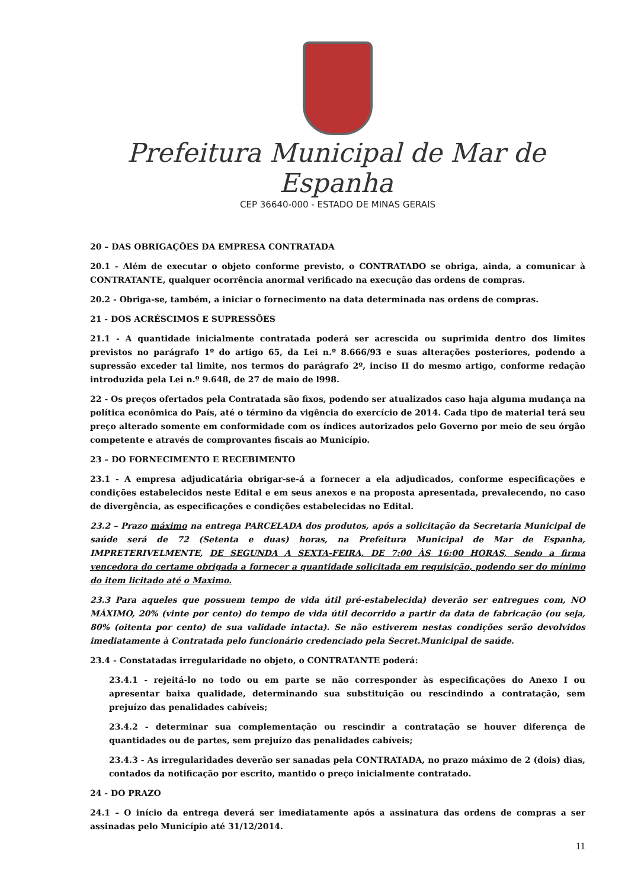Prefeitura Municipal de Mar de Espanha
CEP 36640-000 - ESTADO DE MINAS GERAIS
20 – DAS OBRIGAÇÕES DA EMPRESA CONTRATADA
20.1 - Além de executar o objeto conforme previsto, o CONTRATADO se obriga, ainda, a comunicar à CONTRATANTE, qualquer ocorrência anormal verificado na execução das ordens de compras.
20.2 - Obriga-se, também, a iniciar o fornecimento na data determinada nas ordens de compras.
21 - DOS ACRÉSCIMOS E SUPRESSÕES
21.1 - A quantidade inicialmente contratada poderá ser acrescida ou suprimida dentro dos limites previstos no parágrafo 1º do artigo 65, da Lei n.º 8.666/93 e suas alterações posteriores, podendo a supressão exceder tal limite, nos termos do parágrafo 2º, inciso II do mesmo artigo, conforme redação introduzida pela Lei n.º 9.648, de 27 de maio de l998.
22 - Os preços ofertados pela Contratada são fixos, podendo ser atualizados caso haja alguma mudança na política econômica do País, até o término da vigência do exercício de 2014. Cada tipo de material terá seu preço alterado somente em conformidade com os índices autorizados pelo Governo por meio de seu órgão competente e através de comprovantes fiscais ao Município.
23 – DO FORNECIMENTO E RECEBIMENTO
23.1 - A empresa adjudicatária obrigar-se-á a fornecer a ela adjudicados, conforme especificações e condições estabelecidos neste Edital e em seus anexos e na proposta apresentada, prevalecendo, no caso de divergência, as especificações e condições estabelecidas no Edital.
23.2 – Prazo máximo na entrega PARCELADA dos produtos, após a solicitação da Secretaria Municipal de saúde será de 72 (Setenta e duas) horas, na Prefeitura Municipal de Mar de Espanha, IMPRETERIVELMENTE, DE SEGUNDA A SEXTA-FEIRA, DE 7:00 ÀS 16:00 HORAS, Sendo a firma vencedora do certame obrigada a fornecer a quantidade solicitada em requisição, podendo ser do mínimo do item licitado até o Maximo.
23.3 Para aqueles que possuem tempo de vida útil pré-estabelecida) deverão ser entregues com, NO MÁXIMO, 20% (vinte por cento) do tempo de vida útil decorrido a partir da data de fabricação (ou seja, 80% (oitenta por cento) de sua validade intacta). Se não estiverem nestas condições serão devolvidos imediatamente à Contratada pelo funcionário credenciado pela Secret.Municipal de saúde.
23.4 - Constatadas irregularidade no objeto, o CONTRATANTE poderá:
23.4.1 - rejeitá-lo no todo ou em parte se não corresponder às especificações do Anexo I ou apresentar baixa qualidade, determinando sua substituição ou rescindindo a contratação, sem prejuízo das penalidades cabíveis;
23.4.2 - determinar sua complementação ou rescindir a contratação se houver diferença de quantidades ou de partes, sem prejuízo das penalidades cabíveis;
23.4.3 - As irregularidades deverão ser sanadas pela CONTRATADA, no prazo máximo de 2 (dois) dias, contados da notificação por escrito, mantido o preço inicialmente contratado.
24 - DO PRAZO
24.1 – O início da entrega deverá ser imediatamente após a assinatura das ordens de compras a ser assinadas pelo Município até 31/12/2014.
11